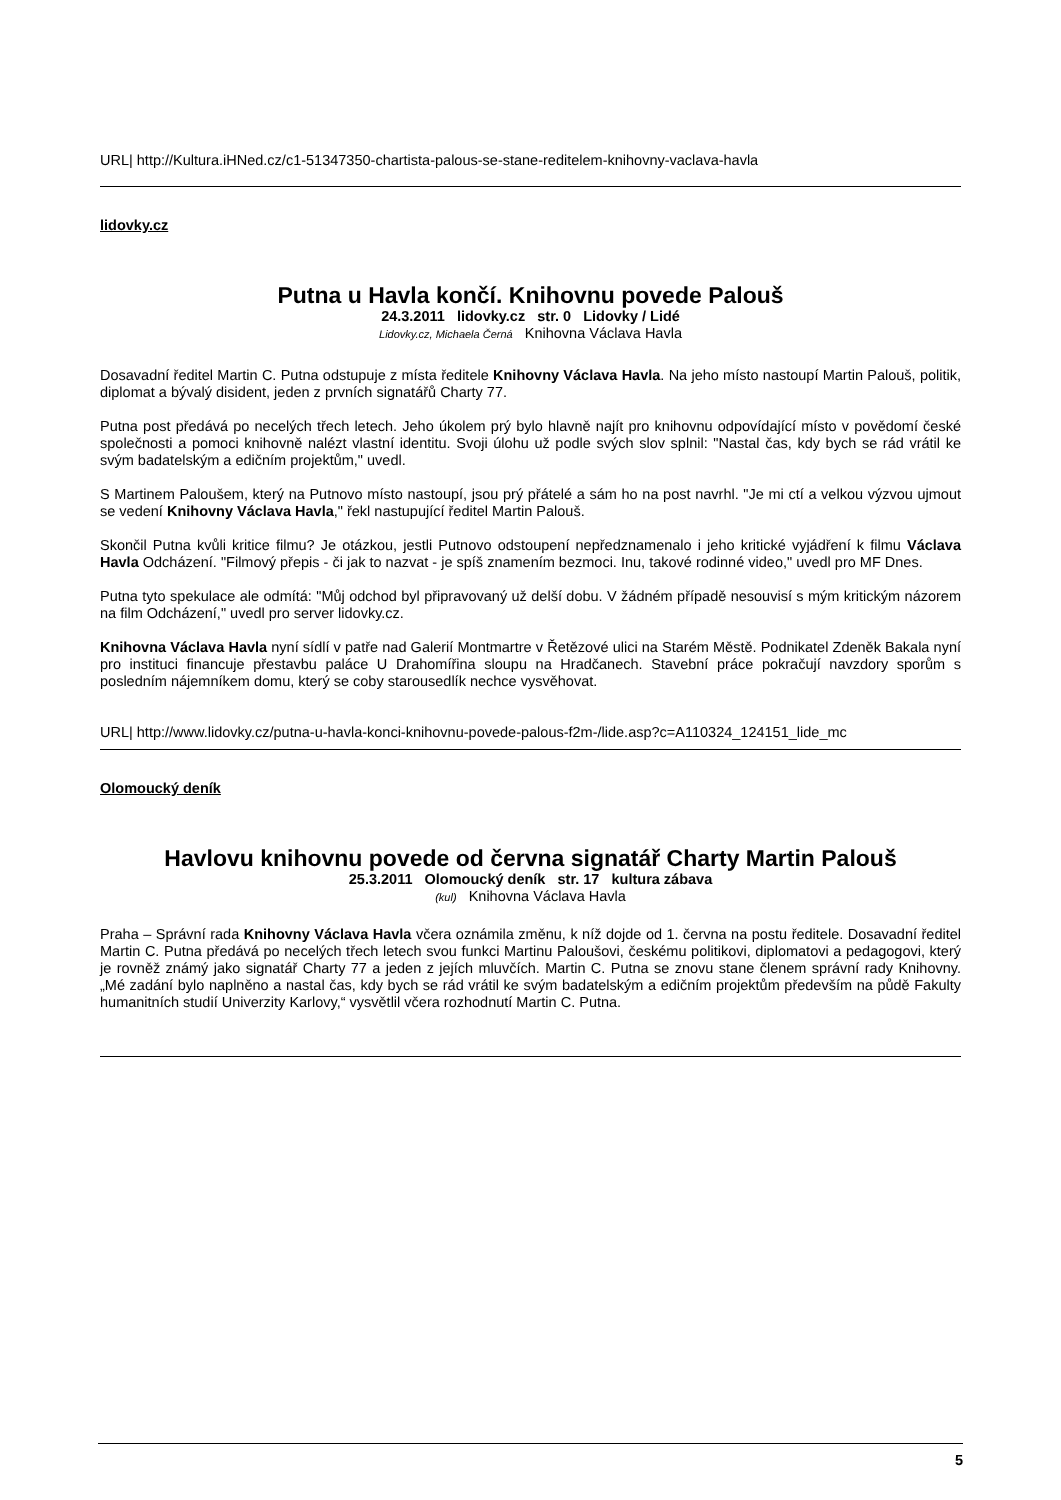URL| http://Kultura.iHNed.cz/c1-51347350-chartista-palous-se-stane-reditelem-knihovny-vaclava-havla
lidovky.cz
Putna u Havla končí. Knihovnu povede Palouš
24.3.2011 lidovky.cz str. 0 Lidovky / Lidé
Lidovky.cz, Michaela Černá Knihovna Václava Havla
Dosavadní ředitel Martin C. Putna odstupuje z místa ředitele Knihovny Václava Havla. Na jeho místo nastoupí Martin Palouš, politik, diplomat a bývalý disident, jeden z prvních signatářů Charty 77.
Putna post předává po necelých třech letech. Jeho úkolem prý bylo hlavně najít pro knihovnu odpovídající místo v povědomí české společnosti a pomoci knihovně nalézt vlastní identitu. Svoji úlohu už podle svých slov splnil: "Nastal čas, kdy bych se rád vrátil ke svým badatelským a edičním projektům," uvedl.
S Martinem Paloušem, který na Putnovo místo nastoupí, jsou prý přátelé a sám ho na post navrhl. "Je mi ctí a velkou výzvou ujmout se vedení Knihovny Václava Havla," řekl nastupující ředitel Martin Palouš.
Skončil Putna kvůli kritice filmu? Je otázkou, jestli Putnovo odstoupení nepředznamenalo i jeho kritické vyjádření k filmu Václava Havla Odcházení. "Filmový přepis - či jak to nazvat - je spíš znamením bezmoci. Inu, takové rodinné video," uvedl pro MF Dnes.
Putna tyto spekulace ale odmítá: "Můj odchod byl připravovaný už delší dobu. V žádném případě nesouvisí s mým kritickým názorem na film Odcházení," uvedl pro server lidovky.cz.
Knihovna Václava Havla nyní sídlí v patře nad Galerií Montmartre v Řetězové ulici na Starém Městě. Podnikatel Zdeněk Bakala nyní pro instituci financuje přestavbu paláce U Drahomířina sloupu na Hradčanech. Stavební práce pokračují navzdory sporům s posledním nájemníkem domu, který se coby starousedlík nechce vysvěhovat.
URL| http://www.lidovky.cz/putna-u-havla-konci-knihovnu-povede-palous-f2m-/lide.asp?c=A110324_124151_lide_mc
Olomoucký deník
Havlovu knihovnu povede od června signatář Charty Martin Palouš
25.3.2011 Olomoucký deník str. 17 kultura zábava
(kul) Knihovna Václava Havla
Praha – Správní rada Knihovny Václava Havla včera oznámila změnu, k níž dojde od 1. června na postu ředitele. Dosavadní ředitel Martin C. Putna předává po necelých třech letech svou funkci Martinu Paloušovi, českému politikovi, diplomatovi a pedagogovi, který je rovněž známý jako signatář Charty 77 a jeden z jejích mluvčích. Martin C. Putna se znovu stane členem správní rady Knihovny. „Mé zadání bylo naplněno a nastal čas, kdy bych se rád vrátil ke svým badatelským a edičním projektům především na půdě Fakulty humanitních studií Univerzity Karlovy,“ vysvětlil včera rozhodnutí Martin C. Putna.
5